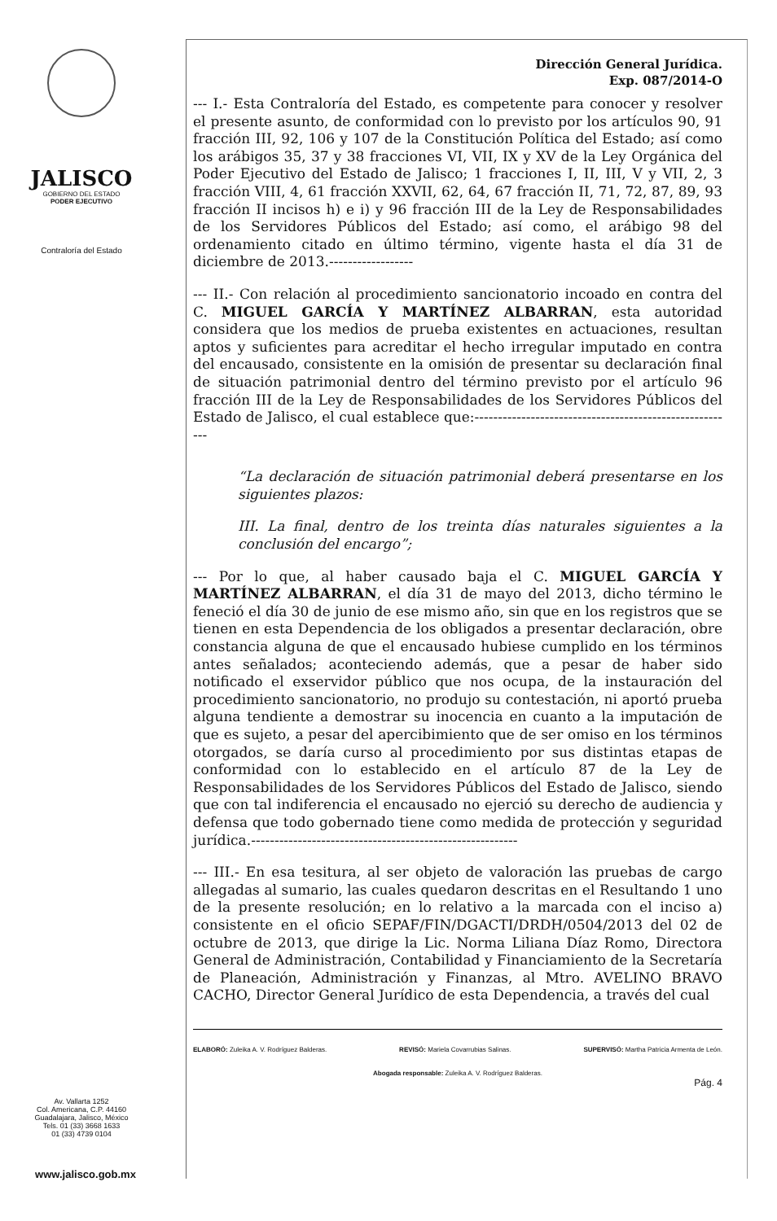JALISCO
GOBIERNO DEL ESTADO
PODER EJECUTIVO
Contraloría del Estado
Av. Vallarta 1252
Col. Americana, C.P. 44160
Guadalajara, Jalisco, México
Tels. 01 (33) 3668 1633
01 (33) 4739 0104
www.jalisco.gob.mx
Dirección General Jurídica.
Exp. 087/2014-O
--- I.- Esta Contraloría del Estado, es competente para conocer y resolver el presente asunto, de conformidad con lo previsto por los artículos 90, 91 fracción III, 92, 106 y 107 de la Constitución Política del Estado; así como los arábigos 35, 37 y 38 fracciones VI, VII, IX y XV de la Ley Orgánica del Poder Ejecutivo del Estado de Jalisco; 1 fracciones I, II, III, V y VII, 2, 3 fracción VIII, 4, 61 fracción XXVII, 62, 64, 67 fracción II, 71, 72, 87, 89, 93 fracción II incisos h) e i) y 96 fracción III de la Ley de Responsabilidades de los Servidores Públicos del Estado; así como, el arábigo 98 del ordenamiento citado en último término, vigente hasta el día 31 de diciembre de 2013.------------------
--- II.- Con relación al procedimiento sancionatorio incoado en contra del C. MIGUEL GARCÍA Y MARTÍNEZ ALBARRAN, esta autoridad considera que los medios de prueba existentes en actuaciones, resultan aptos y suficientes para acreditar el hecho irregular imputado en contra del encausado, consistente en la omisión de presentar su declaración final de situación patrimonial dentro del término previsto por el artículo 96 fracción III de la Ley de Responsabilidades de los Servidores Públicos del Estado de Jalisco, el cual establece que:--------------------------------------------------------
“La declaración de situación patrimonial deberá presentarse en los siguientes plazos:
III. La final, dentro de los treinta días naturales siguientes a la conclusión del encargo”;
--- Por lo que, al haber causado baja el C. MIGUEL GARCÍA Y MARTÍNEZ ALBARRAN, el día 31 de mayo del 2013, dicho término le feneció el día 30 de junio de ese mismo año, sin que en los registros que se tienen en esta Dependencia de los obligados a presentar declaración, obre constancia alguna de que el encausado hubiese cumplido en los términos antes señalados; aconteciendo además, que a pesar de haber sido notificado el exservidor público que nos ocupa, de la instauración del procedimiento sancionatorio, no produjo su contestación, ni aportó prueba alguna tendiente a demostrar su inocencia en cuanto a la imputación de que es sujeto, a pesar del apercibimiento que de ser omiso en los términos otorgados, se daría curso al procedimiento por sus distintas etapas de conformidad con lo establecido en el artículo 87 de la Ley de Responsabilidades de los Servidores Públicos del Estado de Jalisco, siendo que con tal indiferencia el encausado no ejerció su derecho de audiencia y defensa que todo gobernado tiene como medida de protección y seguridad jurídica.---------------------------------------------------------
--- III.- En esa tesitura, al ser objeto de valoración las pruebas de cargo allegadas al sumario, las cuales quedaron descritas en el Resultando 1 uno de la presente resolución; en lo relativo a la marcada con el inciso a) consistente en el oficio SEPAF/FIN/DGACTI/DRDH/0504/2013 del 02 de octubre de 2013, que dirige la Lic. Norma Liliana Díaz Romo, Directora General de Administración, Contabilidad y Financiamiento de la Secretaría de Planeación, Administración y Finanzas, al Mtro. AVELINO BRAVO CACHO, Director General Jurídico de esta Dependencia, a través del cual
ELABORÓ: Zuleika A. V. Rodríguez Balderas. REVISÓ: Mariela Covarrubias Salinas. SUPERVISÓ: Martha Patricia Armenta de León.
Abogada responsable: Zuleika A. V. Rodríguez Balderas.
Pág. 4